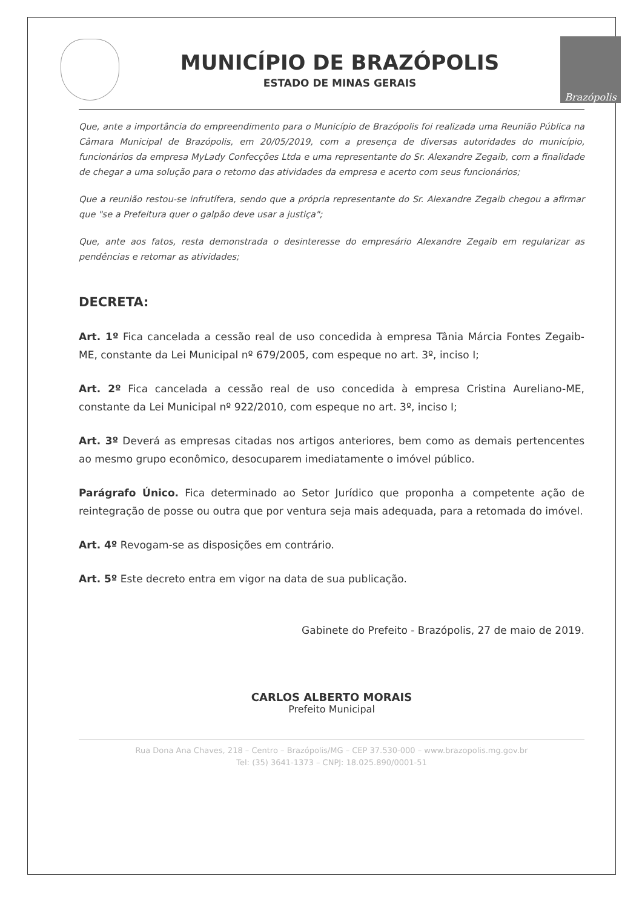MUNICÍPIO DE BRAZÓPOLIS
ESTADO DE MINAS GERAIS
Brazópolis
Que, ante a importância do empreendimento para o Município de Brazópolis foi realizada uma Reunião Pública na Câmara Municipal de Brazópolis, em 20/05/2019, com a presença de diversas autoridades do município, funcionários da empresa MyLady Confecções Ltda e uma representante do Sr. Alexandre Zegaib, com a finalidade de chegar a uma solução para o retorno das atividades da empresa e acerto com seus funcionários;
Que a reunião restou-se infrutífera, sendo que a própria representante do Sr. Alexandre Zegaib chegou a afirmar que "se a Prefeitura quer o galpão deve usar a justiça";
Que, ante aos fatos, resta demonstrada o desinteresse do empresário Alexandre Zegaib em regularizar as pendências e retomar as atividades;
DECRETA:
Art. 1º Fica cancelada a cessão real de uso concedida à empresa Tânia Márcia Fontes Zegaib-ME, constante da Lei Municipal nº 679/2005, com espeque no art. 3º, inciso I;
Art. 2º Fica cancelada a cessão real de uso concedida à empresa Cristina Aureliano-ME, constante da Lei Municipal nº 922/2010, com espeque no art. 3º, inciso I;
Art. 3º Deverá as empresas citadas nos artigos anteriores, bem como as demais pertencentes ao mesmo grupo econômico, desocuparem imediatamente o imóvel público.
Parágrafo Único. Fica determinado ao Setor Jurídico que proponha a competente ação de reintegração de posse ou outra que por ventura seja mais adequada, para a retomada do imóvel.
Art. 4º Revogam-se as disposições em contrário.
Art. 5º Este decreto entra em vigor na data de sua publicação.
Gabinete do Prefeito - Brazópolis, 27 de maio de 2019.
CARLOS ALBERTO MORAIS
Prefeito Municipal
Rua Dona Ana Chaves, 218 – Centro – Brazópolis/MG – CEP 37.530-000 – www.brazopolis.mg.gov.br
Tel: (35) 3641-1373 – CNPJ: 18.025.890/0001-51